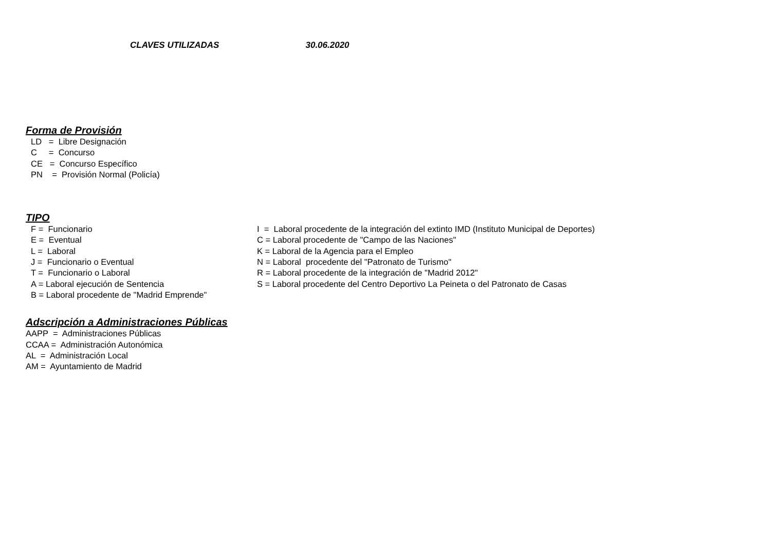CLAVES UTILIZADAS 30.06.2020
Forma de Provisión
LD = Libre Designación C = Concurso CE = Concurso Específico PN = Provisión Normal (Policía)
TIPO
F = Funcionario E = Eventual L = Laboral J = Funcionario o Eventual T = Funcionario o Laboral A = Laboral ejecución de Sentencia B = Laboral procedente de "Madrid Emprende"
I = Laboral procedente de la integración del extinto IMD (Instituto Municipal de Deportes) C = Laboral procedente de "Campo de las Naciones" K = Laboral de la Agencia para el Empleo N = Laboral procedente del "Patronato de Turismo" R = Laboral procedente de la integración de "Madrid 2012" S = Laboral procedente del Centro Deportivo La Peineta o del Patronato de Casas
Adscripción a Administraciones Públicas
AAPP = Administraciones Públicas CCAA = Administración Autonómica AL = Administración Local AM = Ayuntamiento de Madrid